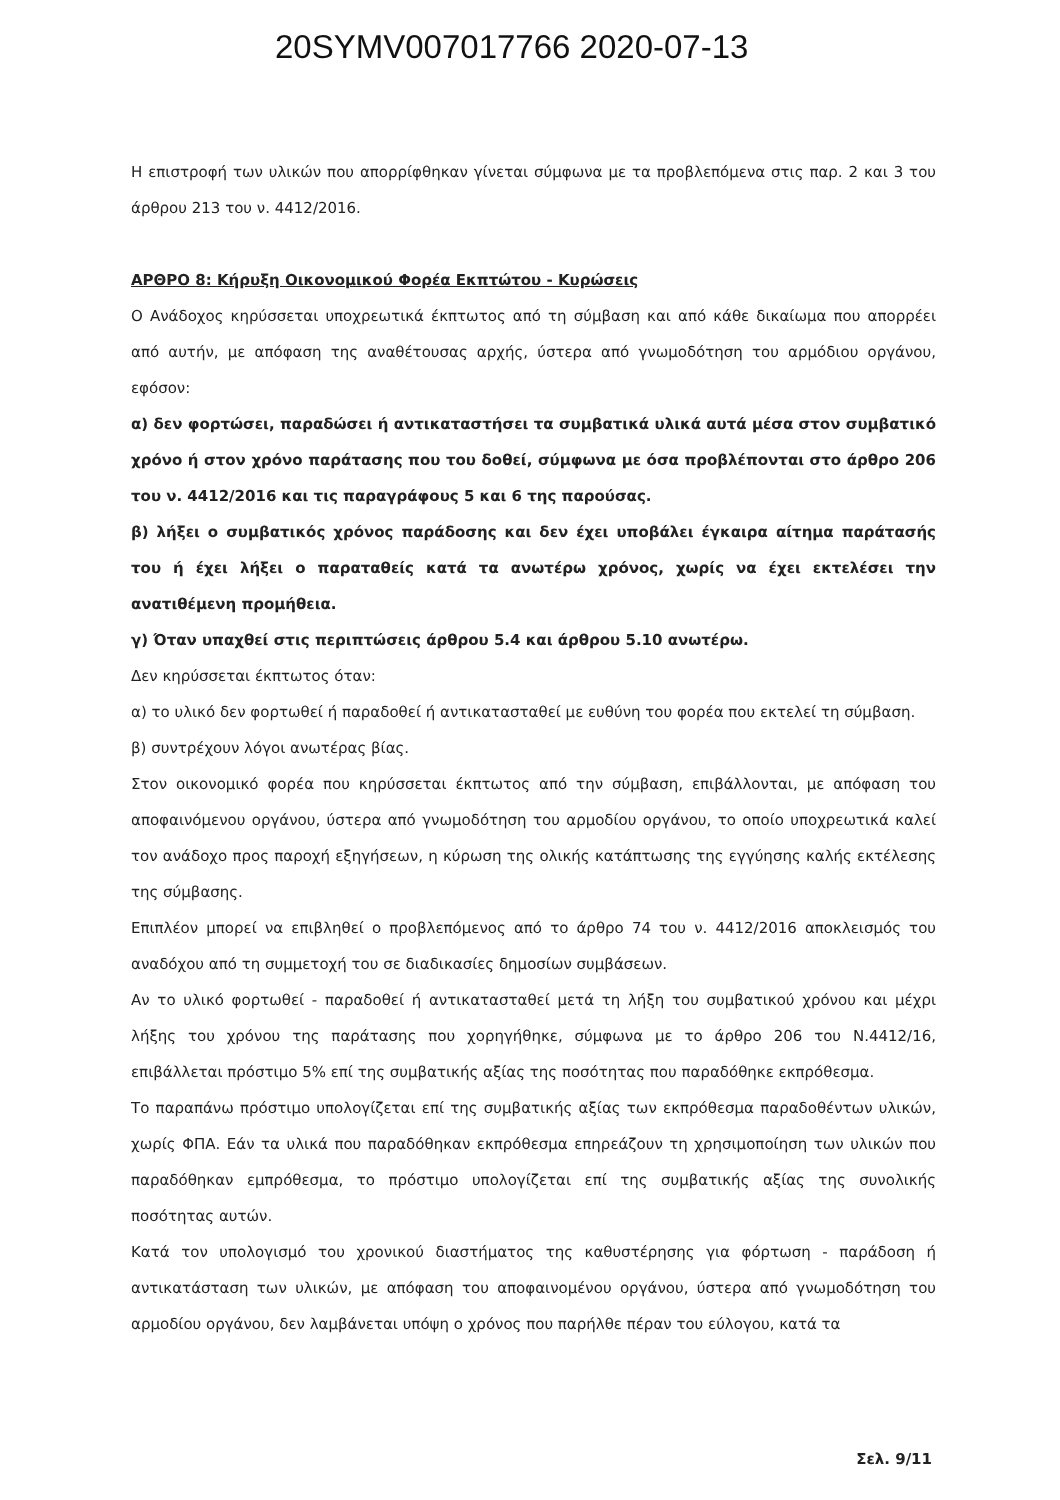20SYMV007017766 2020-07-13
Η επιστροφή των υλικών που απορρίφθηκαν γίνεται σύμφωνα με τα προβλεπόμενα στις παρ. 2 και 3 του άρθρου 213 του ν. 4412/2016.
ΑΡΘΡΟ 8: Κήρυξη Οικονομικού Φορέα Εκπτώτου - Κυρώσεις
Ο Ανάδοχος κηρύσσεται υποχρεωτικά έκπτωτος από τη σύμβαση και από κάθε δικαίωμα που απορρέει από αυτήν, με απόφαση της αναθέτουσας αρχής, ύστερα από γνωμοδότηση του αρμόδιου οργάνου, εφόσον:
α) δεν φορτώσει, παραδώσει ή αντικαταστήσει τα συμβατικά υλικά αυτά μέσα στον συμβατικό χρόνο ή στον χρόνο παράτασης που του δοθεί, σύμφωνα με όσα προβλέπονται στο άρθρο 206 του ν. 4412/2016 και τις παραγράφους 5 και 6 της παρούσας.
β) λήξει ο συμβατικός χρόνος παράδοσης και δεν έχει υποβάλει έγκαιρα αίτημα παράτασής του ή έχει λήξει ο παραταθείς κατά τα ανωτέρω χρόνος, χωρίς να έχει εκτελέσει την ανατιθέμενη προμήθεια.
γ) Όταν υπαχθεί στις περιπτώσεις άρθρου 5.4 και άρθρου 5.10 ανωτέρω.
Δεν κηρύσσεται έκπτωτος όταν:
α) το υλικό δεν φορτωθεί ή παραδοθεί ή αντικατασταθεί με ευθύνη του φορέα που εκτελεί τη σύμβαση.
β) συντρέχουν λόγοι ανωτέρας βίας.
Στον οικονομικό φορέα που κηρύσσεται έκπτωτος από την σύμβαση, επιβάλλονται, με απόφαση του αποφαινόμενου οργάνου, ύστερα από γνωμοδότηση του αρμοδίου οργάνου, το οποίο υποχρεωτικά καλεί τον ανάδοχο προς παροχή εξηγήσεων, η κύρωση της ολικής κατάπτωσης της εγγύησης καλής εκτέλεσης της σύμβασης.
Επιπλέον μπορεί να επιβληθεί ο προβλεπόμενος από το άρθρο 74 του ν. 4412/2016 αποκλεισμός του αναδόχου από τη συμμετοχή του σε διαδικασίες δημοσίων συμβάσεων.
Αν το υλικό φορτωθεί - παραδοθεί ή αντικατασταθεί μετά τη λήξη του συμβατικού χρόνου και μέχρι λήξης του χρόνου της παράτασης που χορηγήθηκε, σύμφωνα με το άρθρο 206 του Ν.4412/16, επιβάλλεται πρόστιμο 5% επί της συμβατικής αξίας της ποσότητας που παραδόθηκε εκπρόθεσμα.
Το παραπάνω πρόστιμο υπολογίζεται επί της συμβατικής αξίας των εκπρόθεσμα παραδοθέντων υλικών, χωρίς ΦΠΑ. Εάν τα υλικά που παραδόθηκαν εκπρόθεσμα επηρεάζουν τη χρησιμοποίηση των υλικών που παραδόθηκαν εμπρόθεσμα, το πρόστιμο υπολογίζεται επί της συμβατικής αξίας της συνολικής ποσότητας αυτών.
Κατά τον υπολογισμό του χρονικού διαστήματος της καθυστέρησης για φόρτωση - παράδοση ή αντικατάσταση των υλικών, με απόφαση του αποφαινομένου οργάνου, ύστερα από γνωμοδότηση του αρμοδίου οργάνου, δεν λαμβάνεται υπόψη ο χρόνος που παρήλθε πέραν του εύλογου, κατά τα
Σελ. 9/11